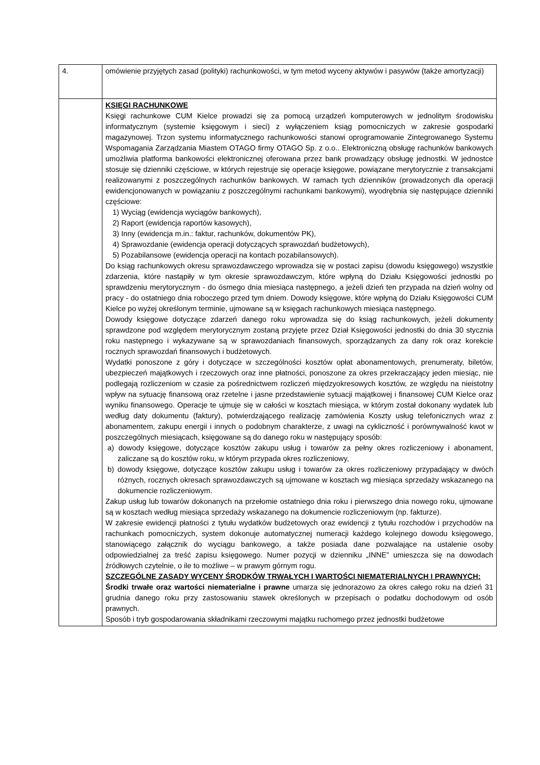| 4. | omówienie przyjętych zasad (polityki) rachunkowości, w tym metod wyceny aktywów i pasywów (także amortyzacji) |
| | KSIĘGI RACHUNKOWE Księgi rachunkowe CUM Kielce prowadzi się za pomocą urządzeń komputerowych w jednolitym środowisku informatycznym (systemie księgowym i sieci) z wyłączeniem ksiąg pomocniczych w zakresie gospodarki magazynowej. Trzon systemu informatycznego rachunkowości stanowi oprogramowanie Zintegrowanego Systemu Wspomagania Zarządzania Miastem OTAGO firmy OTAGO Sp. z o.o.. Elektroniczną obsługę rachunków bankowych umożliwia platforma bankowości elektronicznej oferowana przez bank prowadzący obsługę jednostki. W jednostce stosuje się dzienniki częściowe, w których rejestruje się operacje księgowe, powiązane merytorycznie z transakcjami realizowanymi z poszczególnych rachunków bankowych. W ramach tych dzienników (prowadzonych dla operacji ewidencjonowanych w powiązaniu z poszczególnymi rachunkami bankowymi), wyodrębnia się następujące dzienniki częściowe: 1) Wyciąg (ewidencja wyciągów bankowych), 2) Raport (ewidencja raportów kasowych), 3) Inny (ewidencja m.in.: faktur, rachunków, dokumentów PK), 4) Sprawozdanie (ewidencja operacji dotyczących sprawozdań budżetowych), 5) Pozabilansowe (ewidencja operacji na kontach pozabilansowych). Do ksiąg rachunkowych okresu sprawozdawczego wprowadza się w postaci zapisu (dowodu księgowego) wszystkie zdarzenia, które nastąpiły w tym okresie sprawozdawczym, które wpłyną do Działu Księgowości jednostki po sprawdzeniu merytorycznym - do ósmego dnia miesiąca następnego, a jeżeli dzień ten przypada na dzień wolny od pracy - do ostatniego dnia roboczego przed tym dniem. Dowody księgowe, które wpłyną do Działu Księgowości CUM Kielce po wyżej określonym terminie, ujmowane są w księgach rachunkowych miesiąca następnego. Dowody księgowe dotyczące zdarzeń danego roku wprowadza się do ksiąg rachunkowych, jeżeli dokumenty sprawdzone pod względem merytorycznym zostaną przyjęte przez Dział Księgowości jednostki do dnia 30 stycznia roku następnego i wykazywane są w sprawozdaniach finansowych, sporządzanych za dany rok oraz korekcie rocznych sprawozdań finansowych i budżetowych. Wydatki ponoszone z góry i dotyczące w szczególności kosztów opłat abonamentowych, prenumeraty, biletów, ubezpieczeń majątkowych i rzeczowych oraz inne płatności, ponoszone za okres przekraczający jeden miesiąc, nie podlegają rozliczeniom w czasie za pośrednictwem rozliczeń międzyokresowych kosztów, ze względu na nieistotny wpływ na sytuację finansową oraz rzetelne i jasne przedstawienie sytuacji majątkowej i finansowej CUM Kielce oraz wyniku finansowego. Operacje te ujmuje się w całości w kosztach miesiąca, w którym został dokonany wydatek lub według daty dokumentu (faktury), potwierdzającego realizację zamówienia Koszty usług telefonicznych wraz z abonamentem, zakupu energii i innych o podobnym charakterze, z uwagi na cykliczność i porównywalność kwot w poszczególnych miesiącach, księgowane są do danego roku w następujący sposób: a) dowody księgowe, dotyczące kosztów zakupu usług i towarów za pełny okres rozliczeniowy i abonament, zaliczane są do kosztów roku, w którym przypada okres rozliczeniowy, b) dowody księgowe, dotyczące kosztów zakupu usług i towarów za okres rozliczeniowy przypadający w dwóch różnych, rocznych okresach sprawozdawczych są ujmowane w kosztach wg miesiąca sprzedaży wskazanego na dokumencie rozliczeniowym. Zakup usług lub towarów dokonanych na przełomie ostatniego dnia roku i pierwszego dnia nowego roku, ujmowane są w kosztach według miesiąca sprzedaży wskazanego na dokumencie rozliczeniowym (np. fakturze). W zakresie ewidencji płatności z tytułu wydatków budżetowych oraz ewidencji z tytułu rozchodów i przychodów na rachunkach pomocniczych, system dokonuje automatycznej numeracji każdego kolejnego dowodu księgowego, stanowiącego załącznik do wyciągu bankowego, a także posiada dane pozwalające na ustalenie osoby odpowiedzialnej za treść zapisu księgowego. Numer pozycji w dzienniku „INNE” umieszcza się na dowodach źródłowych czytelnie, o ile to możliwe – w prawym górnym rogu. SZCZEGÓLNE ZASADY WYCENY ŚRODKÓW TRWAŁYCH I WARTOŚCI NIEMATERIALNYCH I PRAWNYCH: Środki trwałe oraz wartości niematerialne i prawne umarza się jednorazowo za okres całego roku na dzień 31 grudnia danego roku przy zastosowaniu stawek określonych w przepisach o podatku dochodowym od osób prawnych. Sposób i tryb gospodarowania składnikami rzeczowymi majątku ruchomego przez jednostki budżetowe |